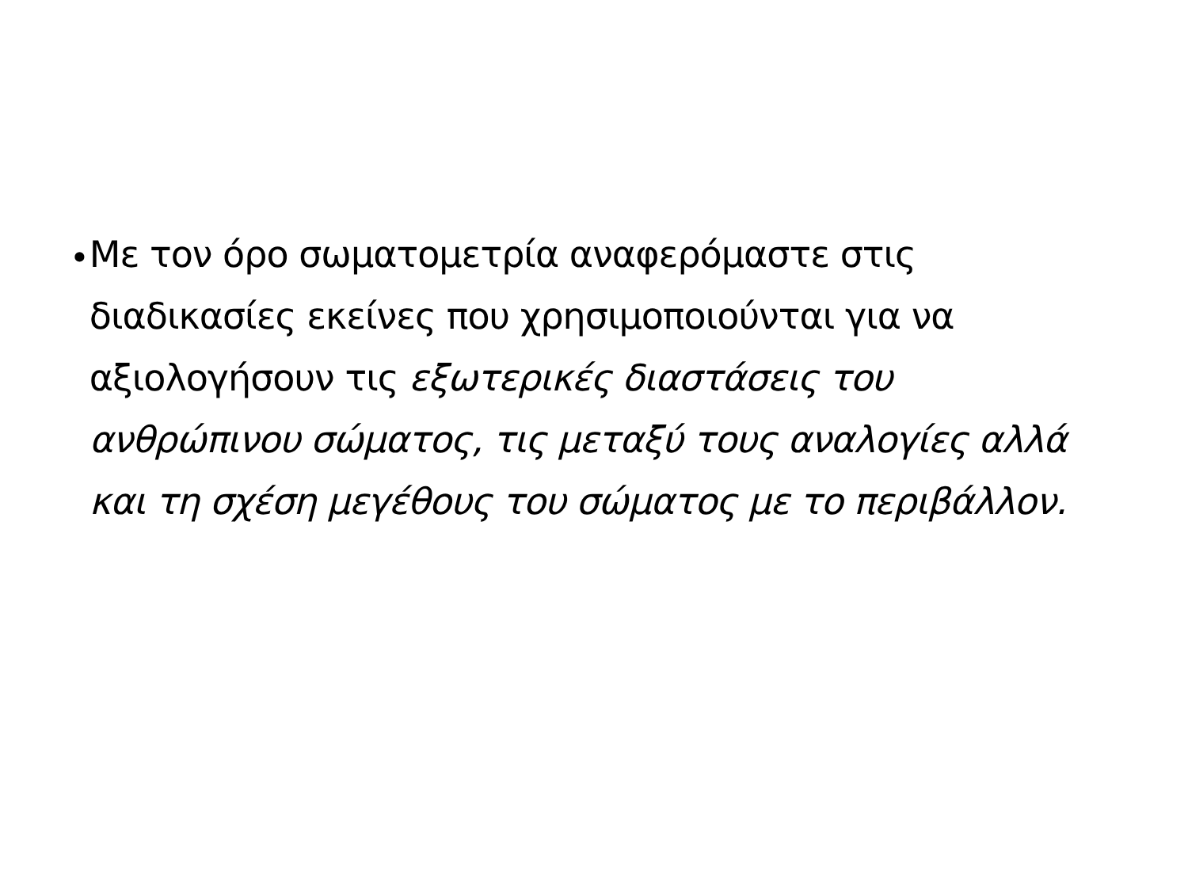•
Με τον όρο σωματομετρία αναφερόμαστε στις διαδικασίες εκείνες που χρησιμοποιούνται για να αξιολογήσουν τις εξωτερικές διαστάσεις του ανθρώπινου σώματος, τις μεταξύ τους αναλογίες αλλά και τη σχέση μεγέθους του σώματος με το περιβάλλον.